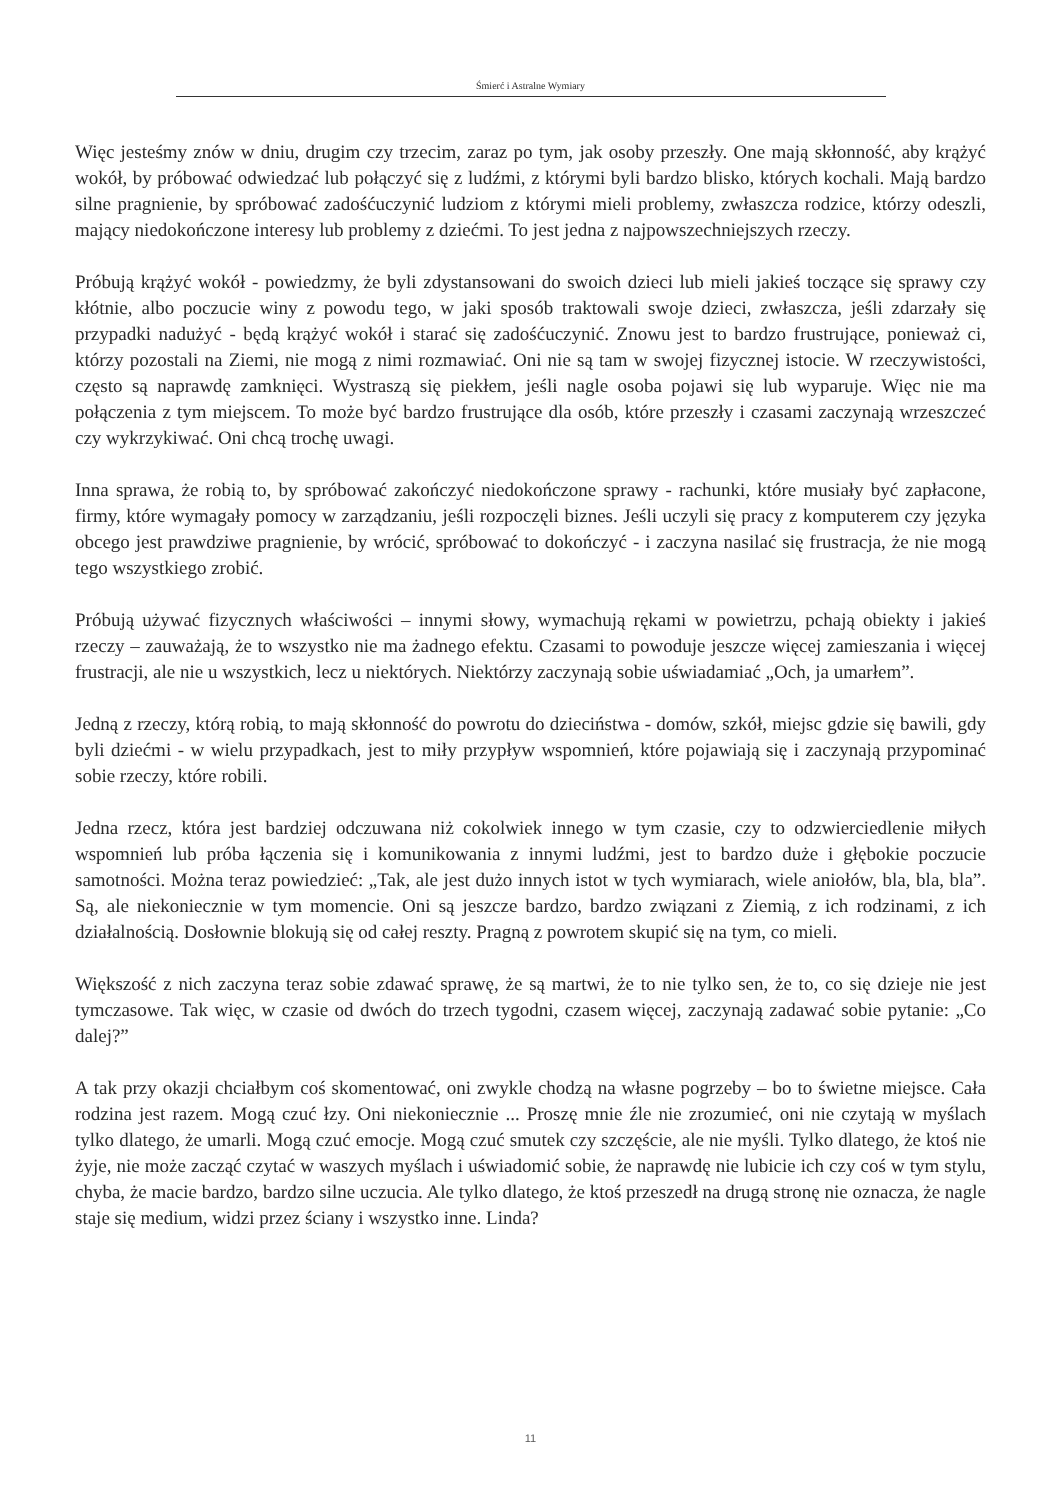Śmierć i Astralne Wymiary
Więc jesteśmy znów w dniu, drugim czy trzecim, zaraz po tym, jak osoby przeszły. One mają skłonność, aby krążyć wokół, by próbować odwiedzać lub połączyć się z ludźmi, z którymi byli bardzo blisko, których kochali. Mają bardzo silne pragnienie, by spróbować zadośćuczynić ludziom z którymi mieli problemy, zwłaszcza rodzice, którzy odeszli, mający niedokończone interesy lub problemy z dziećmi. To jest jedna z najpowszechniejszych rzeczy.
Próbują krążyć wokół - powiedzmy, że byli zdystansowani do swoich dzieci lub mieli jakieś toczące się sprawy czy kłótnie, albo poczucie winy z powodu tego, w jaki sposób traktowali swoje dzieci, zwłaszcza, jeśli zdarzały się przypadki nadużyć - będą krążyć wokół i starać się zadośćuczynić. Znowu jest to bardzo frustrujące, ponieważ ci, którzy pozostali na Ziemi, nie mogą z nimi rozmawiać. Oni nie są tam w swojej fizycznej istocie. W rzeczywistości, często są naprawdę zamknięci. Wystraszą się piekłem, jeśli nagle osoba pojawi się lub wyparuje. Więc nie ma połączenia z tym miejscem. To może być bardzo frustrujące dla osób, które przeszły i czasami zaczynają wrzeszczeć czy wykrzykiwać. Oni chcą trochę uwagi.
Inna sprawa, że robią to, by spróbować zakończyć niedokończone sprawy - rachunki, które musiały być zapłacone, firmy, które wymagały pomocy w zarządzaniu, jeśli rozpoczęli biznes. Jeśli uczyli się pracy z komputerem czy języka obcego jest prawdziwe pragnienie, by wrócić, spróbować to dokończyć - i zaczyna nasilać się frustracja, że nie mogą tego wszystkiego zrobić.
Próbują używać fizycznych właściwości – innymi słowy, wymachują rękami w powietrzu, pchają obiekty i jakieś rzeczy – zauważają, że to wszystko nie ma żadnego efektu. Czasami to powoduje jeszcze więcej zamieszania i więcej frustracji, ale nie u wszystkich, lecz u niektórych. Niektórzy zaczynają sobie uświadamiać „Och, ja umarłem”.
Jedną z rzeczy, którą robią, to mają skłonność do powrotu do dzieciństwa - domów, szkół, miejsc gdzie się bawili, gdy byli dziećmi - w wielu przypadkach, jest to miły przypływ wspomnień, które pojawiają się i zaczynają przypominać sobie rzeczy, które robili.
Jedna rzecz, która jest bardziej odczuwana niż cokolwiek innego w tym czasie, czy to odzwierciedlenie miłych wspomnień lub próba łączenia się i komunikowania z innymi ludźmi, jest to bardzo duże i głębokie poczucie samotności. Można teraz powiedzieć: „Tak, ale jest dużo innych istot w tych wymiarach, wiele aniołów, bla, bla, bla”. Są, ale niekoniecznie w tym momencie. Oni są jeszcze bardzo, bardzo związani z Ziemią, z ich rodzinami, z ich działalnością. Dosłownie blokują się od całej reszty. Pragną z powrotem skupić się na tym, co mieli.
Większość z nich zaczyna teraz sobie zdawać sprawę, że są martwi, że to nie tylko sen, że to, co się dzieje nie jest tymczasowe. Tak więc, w czasie od dwóch do trzech tygodni, czasem więcej, zaczynają zadawać sobie pytanie: „Co dalej?”
A tak przy okazji chciałbym coś skomentować, oni zwykle chodzą na własne pogrzeby – bo to świetne miejsce. Cała rodzina jest razem. Mogą czuć łzy. Oni niekoniecznie ... Proszę mnie źle nie zrozumieć, oni nie czytają w myślach tylko dlatego, że umarli. Mogą czuć emocje. Mogą czuć smutek czy szczęście, ale nie myśli. Tylko dlatego, że ktoś nie żyje, nie może zacząć czytać w waszych myślach i uświadomić sobie, że naprawdę nie lubicie ich czy coś w tym stylu, chyba, że macie bardzo, bardzo silne uczucia. Ale tylko dlatego, że ktoś przeszedł na drugą stronę nie oznacza, że nagle staje się medium, widzi przez ściany i wszystko inne. Linda?
11